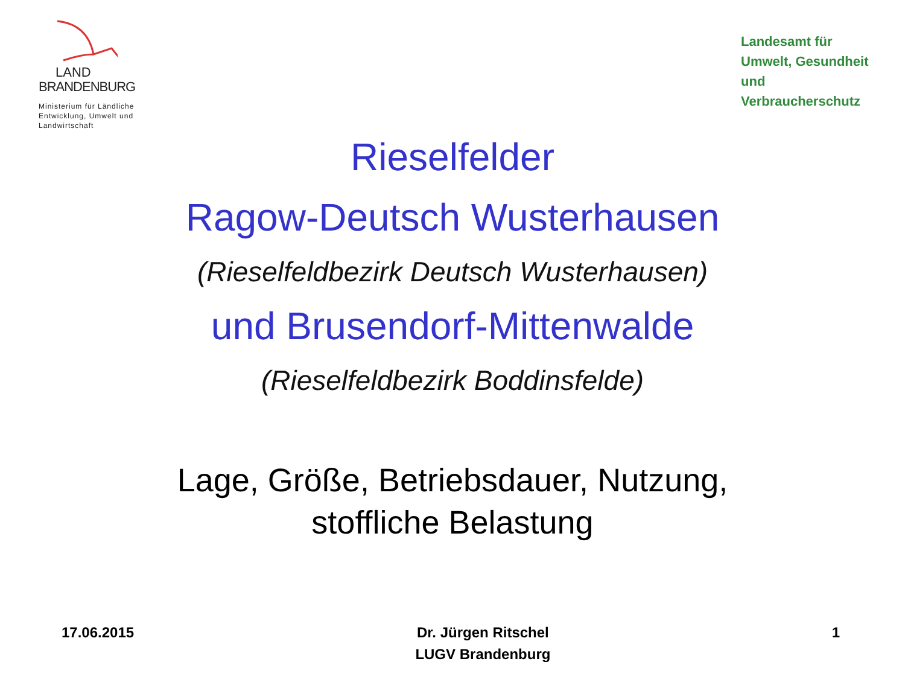LAND
BRANDENBURG
Ministerium für Ländliche Entwicklung, Umwelt und Landwirtschaft
Landesamt für Umwelt, Gesundheit und Verbraucherschutz
Rieselfelder
Ragow-Deutsch Wusterhausen
(Rieselfeldbezirk Deutsch Wusterhausen)
und Brusendorf-Mittenwalde
(Rieselfeldbezirk Boddinsfelde)
Lage, Größe, Betriebsdauer, Nutzung,
stoffliche Belastung
17.06.2015 Dr. Jürgen Ritschel
LUGV Brandenburg
1